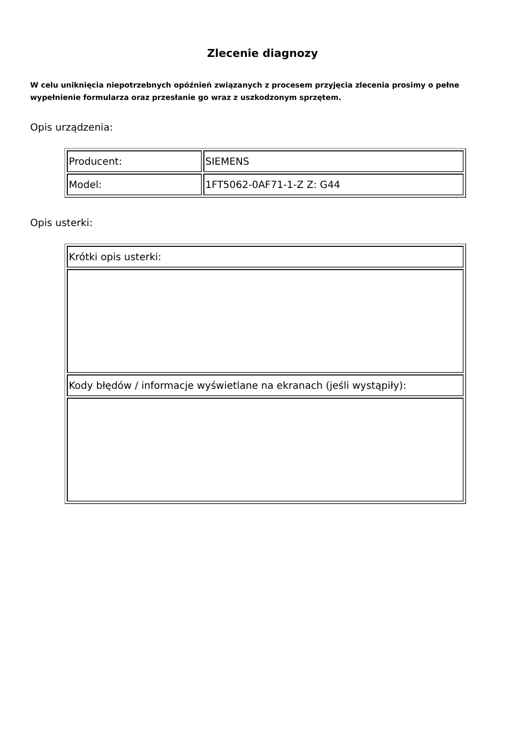Zlecenie diagnozy
W celu uniknięcia niepotrzebnych opóźnień związanych z procesem przyjęcia zlecenia prosimy o pełne wypełnienie formularza oraz przesłanie go wraz z uszkodzonym sprzętem.
Opis urządzenia:
| Producent: | SIEMENS |
| Model: | 1FT5062-0AF71-1-Z Z: G44 |
Opis usterki:
| Krótki opis usterki: |
| Kody błędów / informacje wyświetlane na ekranach (jeśli wystąpiły): |